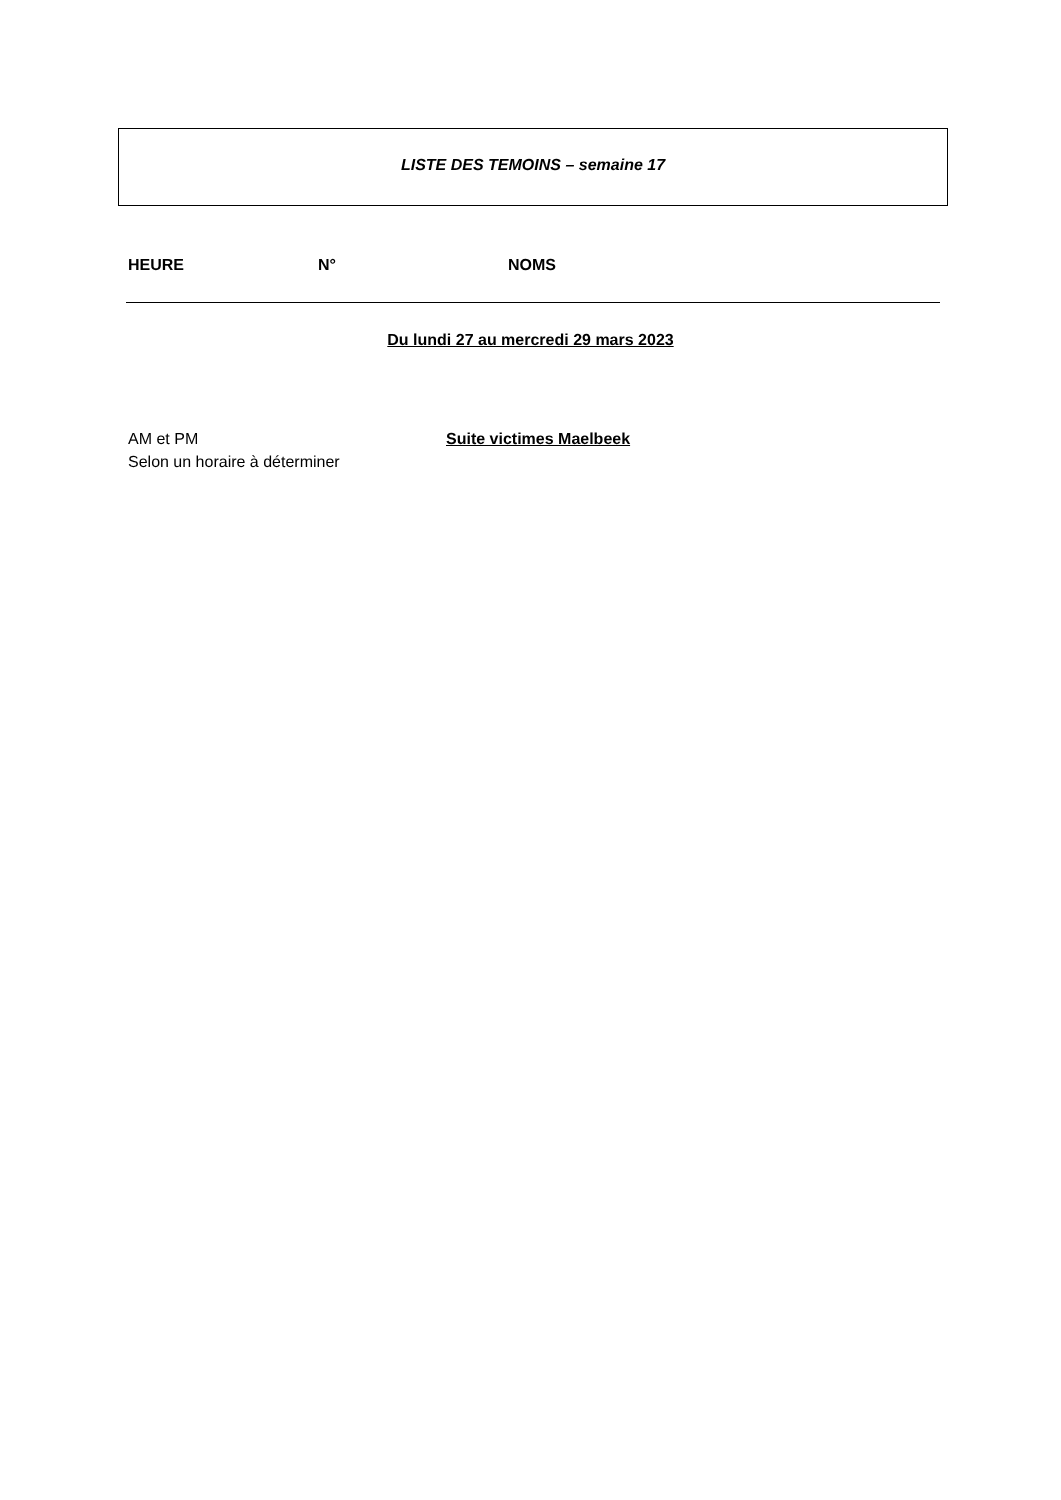LISTE DES TEMOINS – semaine 17
HEURE N° NOMS
Du lundi 27 au mercredi 29 mars 2023
AM et PM
Selon un horaire à déterminer
Suite victimes Maelbeek